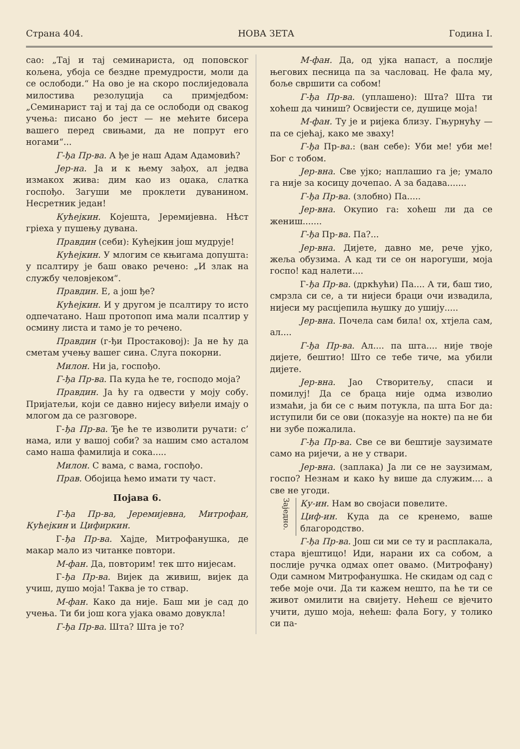Страна 404. НОВА ЗЕТА Година I.
сао: „Тај и тај семинариста, од поповског кољена, убоја се бездне премудрости, моли да се ослободи.“ На ово је на скоро послиједовала милостива резолуција са примједбом: „Семинарист тај и тај да се ослободи од свакog учења: писано бо јест — не мећите бисера вашего перед свињами, да не попрут его ногами“...
Г-ђа Пр-ва. А ђе је наш Адам Адамовић?
Јер-на. Ја и к њему зађох, ал једва измакох жива: дим као из оџака, слатка госпођо. Загуши ме проклети дуванином. Несретник један!
Кућејкин. Којешта, Јеремијевна. Нѣст гріеха у пушењу дувана.
Правдин (себи): Кућејкин још мудрује!
Кућејкин. У млогим се књигама допушта: у псалтиру је баш овако речено: „И злак на службу человјеком“.
Правдин. Е, а још ђе?
Кућејкин. И у другом је псалтиру то исто одпечатано. Наш протопоп има мали псалтир у осмину листа и тамо је то речено.
Правдин (г-ђи Простаковој): Ја не ћу да сметам учењу вашег сина. Слуга покорни.
Милон. Ни ја, госпођо.
Г-ђа Пр-ва. Па куда ће те, господо моја?
Правдин. Ја ћу га одвести у моју собу. Пријатељи, који се давно нијесу виђели имају о млогом да се разговоре.
Г-ђа Пр-ва. Ђе ће те изволити ручати: с’ нама, или у вашој соби? за нашим смо асталом само наша фамилија и сока.....
Милон. С вама, с вама, госпођо.
Прав. Обојица ћемо имати ту част.
Појава 6.
Г-ђа Пр-ва, Јеремијевна, Митрофан, Кућејкин и Цифиркин.
Г-ђа Пр-ва. Хајде, Митрофанушка, де макар мало из читанке повтори.
М-фан. Да, повторим! тек што нијесам.
Г-ђа Пр-ва. Вијек да живиш, вијек да учиш, душо моја! Таква је то ствар.
М-фан. Како да није. Баш ми је сад до учења. Ти би још кога ујака овамо довукла!
Г-ђа Пр-ва. Шта? Шта је то?
М-фан. Да, од ујка напаст, а послије његових песница па за часловац. Не фала му, боље свршити са собом!
Г-ђа Пр-ва. (уплашено): Шта? Шта ти хоћеш да чиниш? Освијести се, душице моја!
М-фан. Ту је и ријека близу. Гњурнућу — па се сјећај, како ме зваху!
Г-ђа Пр-ва.: (ван себе): Уби ме! уби ме! Бог с тобом.
Јер-вна. Све ујко; наплашио га је; умало га није за косицу дочепао. А за бадава.......
Г-ђа Пр-ва. (злобно) Па.....
Јер-вна. Окупио га: хоћеш ли да се жениш.......
Г-ђа Пр-ва. Па?...
Јер-вна. Дијете, давно ме, рече ујко, жеља обузима. А кад ти се он нарогуши, моја госпо! кад налети....
Г-ђа Пр-ва. (дркћући) Па.... А ти, баш тио, смрзла си се, а ти нијеси браци очи извадила, нијеси му расцјепила њушку до ушију.....
Јер-вна. Почела сам била! ох, хтјела сам, ал....
Г-ђа Пр-ва. Ал.... па шта.... није твоје дијете, бештио! Што се тебе тиче, ма убили дијете.
Јер-вна. Јао Створитељу, спаси и помилуј! Да се браца није одма изволио измаћи, ја би се с њим потукла, па шта Бог да: иступили би се ови (показује на нокте) па не би ни зубе пожалила.
Г-ђа Пр-ва. Све се ви бештије заузимате само на ријечи, а не у ствари.
Јер-вна. (заплака) Ја ли се не заузимам, госпо? Незнам и како ћу више да служим.... а све не угоди.
Заједно.
Ку-ин. Нам во својаси повелите.
Циф-ин. Куда да се кренемо, ваше благородство.
Г-ђа Пр-ва. Још си ми се ту и расплакала, стара вјештицо! Иди, нарани их са собом, а послије ручка одмах опет овамо. (Митрофану) Оди самном Митрофанушка. Не скидам од сад с тебе моје очи. Да ти кажем нешто, па ће ти се живот омилити на свијету. Нећеш се вјечито учити, душо моја, нећеш: фала Богу, у толико си па-